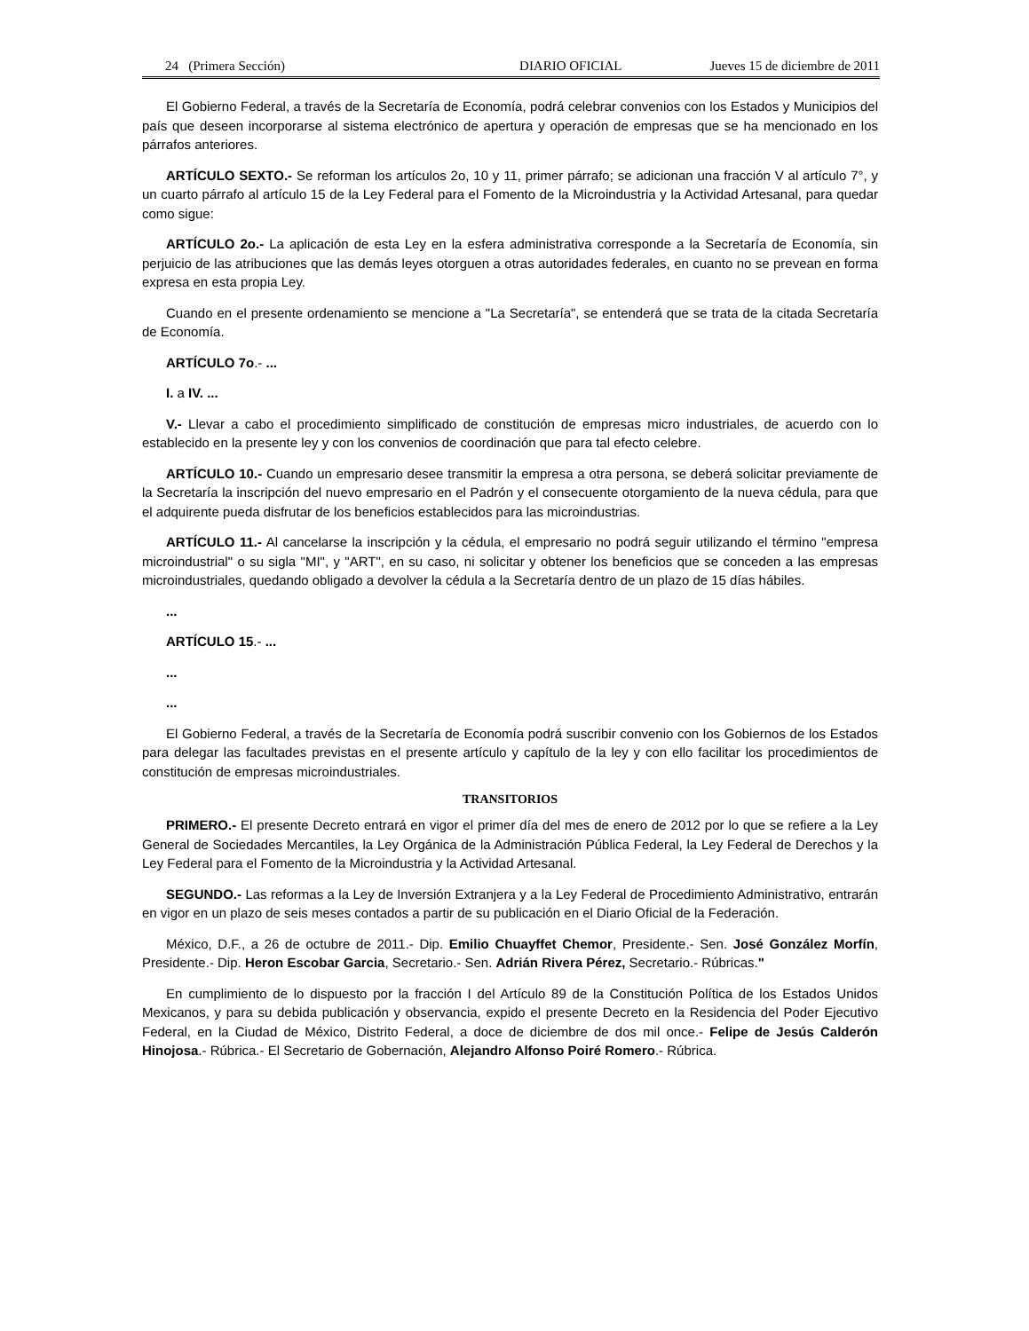24 (Primera Sección) DIARIO OFICIAL Jueves 15 de diciembre de 2011
El Gobierno Federal, a través de la Secretaría de Economía, podrá celebrar convenios con los Estados y Municipios del país que deseen incorporarse al sistema electrónico de apertura y operación de empresas que se ha mencionado en los párrafos anteriores.
ARTÍCULO SEXTO.- Se reforman los artículos 2o, 10 y 11, primer párrafo; se adicionan una fracción V al artículo 7°, y un cuarto párrafo al artículo 15 de la Ley Federal para el Fomento de la Microindustria y la Actividad Artesanal, para quedar como sigue:
ARTÍCULO 2o.- La aplicación de esta Ley en la esfera administrativa corresponde a la Secretaría de Economía, sin perjuicio de las atribuciones que las demás leyes otorguen a otras autoridades federales, en cuanto no se prevean en forma expresa en esta propia Ley.
Cuando en el presente ordenamiento se mencione a "La Secretaría", se entenderá que se trata de la citada Secretaría de Economía.
ARTÍCULO 7o.- ...
I. a IV. ...
V.- Llevar a cabo el procedimiento simplificado de constitución de empresas micro industriales, de acuerdo con lo establecido en la presente ley y con los convenios de coordinación que para tal efecto celebre.
ARTÍCULO 10.- Cuando un empresario desee transmitir la empresa a otra persona, se deberá solicitar previamente de la Secretaría la inscripción del nuevo empresario en el Padrón y el consecuente otorgamiento de la nueva cédula, para que el adquirente pueda disfrutar de los beneficios establecidos para las microindustrias.
ARTÍCULO 11.- Al cancelarse la inscripción y la cédula, el empresario no podrá seguir utilizando el término "empresa microindustrial" o su sigla "MI", y "ART", en su caso, ni solicitar y obtener los beneficios que se conceden a las empresas microindustriales, quedando obligado a devolver la cédula a la Secretaría dentro de un plazo de 15 días hábiles.
...
ARTÍCULO 15.- ...
...
...
El Gobierno Federal, a través de la Secretaría de Economía podrá suscribir convenio con los Gobiernos de los Estados para delegar las facultades previstas en el presente artículo y capítulo de la ley y con ello facilitar los procedimientos de constitución de empresas microindustriales.
TRANSITORIOS
PRIMERO.- El presente Decreto entrará en vigor el primer día del mes de enero de 2012 por lo que se refiere a la Ley General de Sociedades Mercantiles, la Ley Orgánica de la Administración Pública Federal, la Ley Federal de Derechos y la Ley Federal para el Fomento de la Microindustria y la Actividad Artesanal.
SEGUNDO.- Las reformas a la Ley de Inversión Extranjera y a la Ley Federal de Procedimiento Administrativo, entrarán en vigor en un plazo de seis meses contados a partir de su publicación en el Diario Oficial de la Federación.
México, D.F., a 26 de octubre de 2011.- Dip. Emilio Chuayffet Chemor, Presidente.- Sen. José González Morfín, Presidente.- Dip. Heron Escobar Garcia, Secretario.- Sen. Adrián Rivera Pérez, Secretario.- Rúbricas."
En cumplimiento de lo dispuesto por la fracción I del Artículo 89 de la Constitución Política de los Estados Unidos Mexicanos, y para su debida publicación y observancia, expido el presente Decreto en la Residencia del Poder Ejecutivo Federal, en la Ciudad de México, Distrito Federal, a doce de diciembre de dos mil once.- Felipe de Jesús Calderón Hinojosa.- Rúbrica.- El Secretario de Gobernación, Alejandro Alfonso Poiré Romero.- Rúbrica.